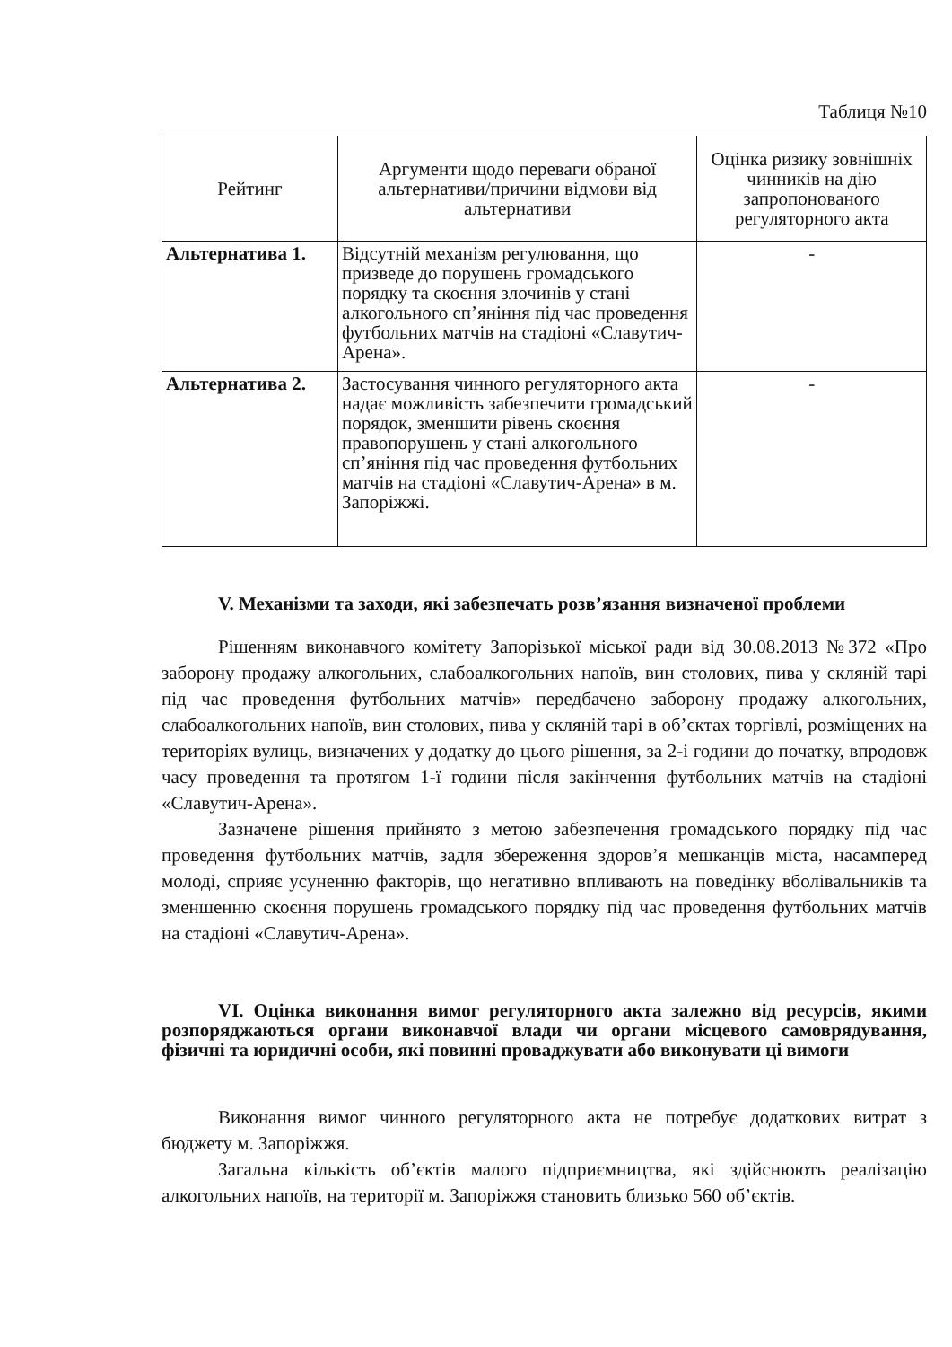Таблиця №10
| Рейтинг | Аргументи щодо переваги обраної альтернативи/причини відмови від альтернативи | Оцінка ризику зовнішніх чинників на дію запропонованого регуляторного акта |
| --- | --- | --- |
| Альтернатива 1. | Відсутній механізм регулювання, що призведе до порушень громадського порядку та скоєння злочинів у стані алкогольного сп’яніння під час проведення футбольних матчів на стадіоні «Славутич-Арена». | - |
| Альтернатива 2. | Застосування чинного регуляторного акта надає можливість забезпечити громадський порядок, зменшити рівень скоєння правопорушень у стані алкогольного сп’яніння під час проведення футбольних матчів на стадіоні «Славутич-Арена» в м. Запоріжжі. | - |
V. Механізми та заходи, які забезпечать розв’язання визначеної проблеми
Рішенням виконавчого комітету Запорізької міської ради від 30.08.2013 №372 «Про заборону продажу алкогольних, слабоалкогольних напоїв, вин столових, пива у скляній тарі під час проведення футбольних матчів» передбачено заборону продажу алкогольних, слабоалкогольних напоїв, вин столових, пива у скляній тарі в об’єктах торгівлі, розміщених на територіях вулиць, визначених у додатку до цього рішення, за 2-і години до початку, впродовж часу проведення та протягом 1-ї години після закінчення футбольних матчів на стадіоні «Славутич-Арена».
Зазначене рішення прийнято з метою забезпечення громадського порядку під час проведення футбольних матчів, задля збереження здоров’я мешканців міста, насамперед молоді, сприяє усуненню факторів, що негативно впливають на поведінку вболівальників та зменшенню скоєння порушень громадського порядку під час проведення футбольних матчів на стадіоні «Славутич-Арена».
VI. Оцінка виконання вимог регуляторного акта залежно від ресурсів, якими розпоряджаються органи виконавчої влади чи органи місцевого самоврядування, фізичні та юридичні особи, які повинні проваджувати або виконувати ці вимоги
Виконання вимог чинного регуляторного акта не потребує додаткових витрат з бюджету м. Запоріжжя.
Загальна кількість об’єктів малого підприємництва, які здійснюють реалізацію алкогольних напоїв, на території м. Запоріжжя становить близько 560 об’єктів.